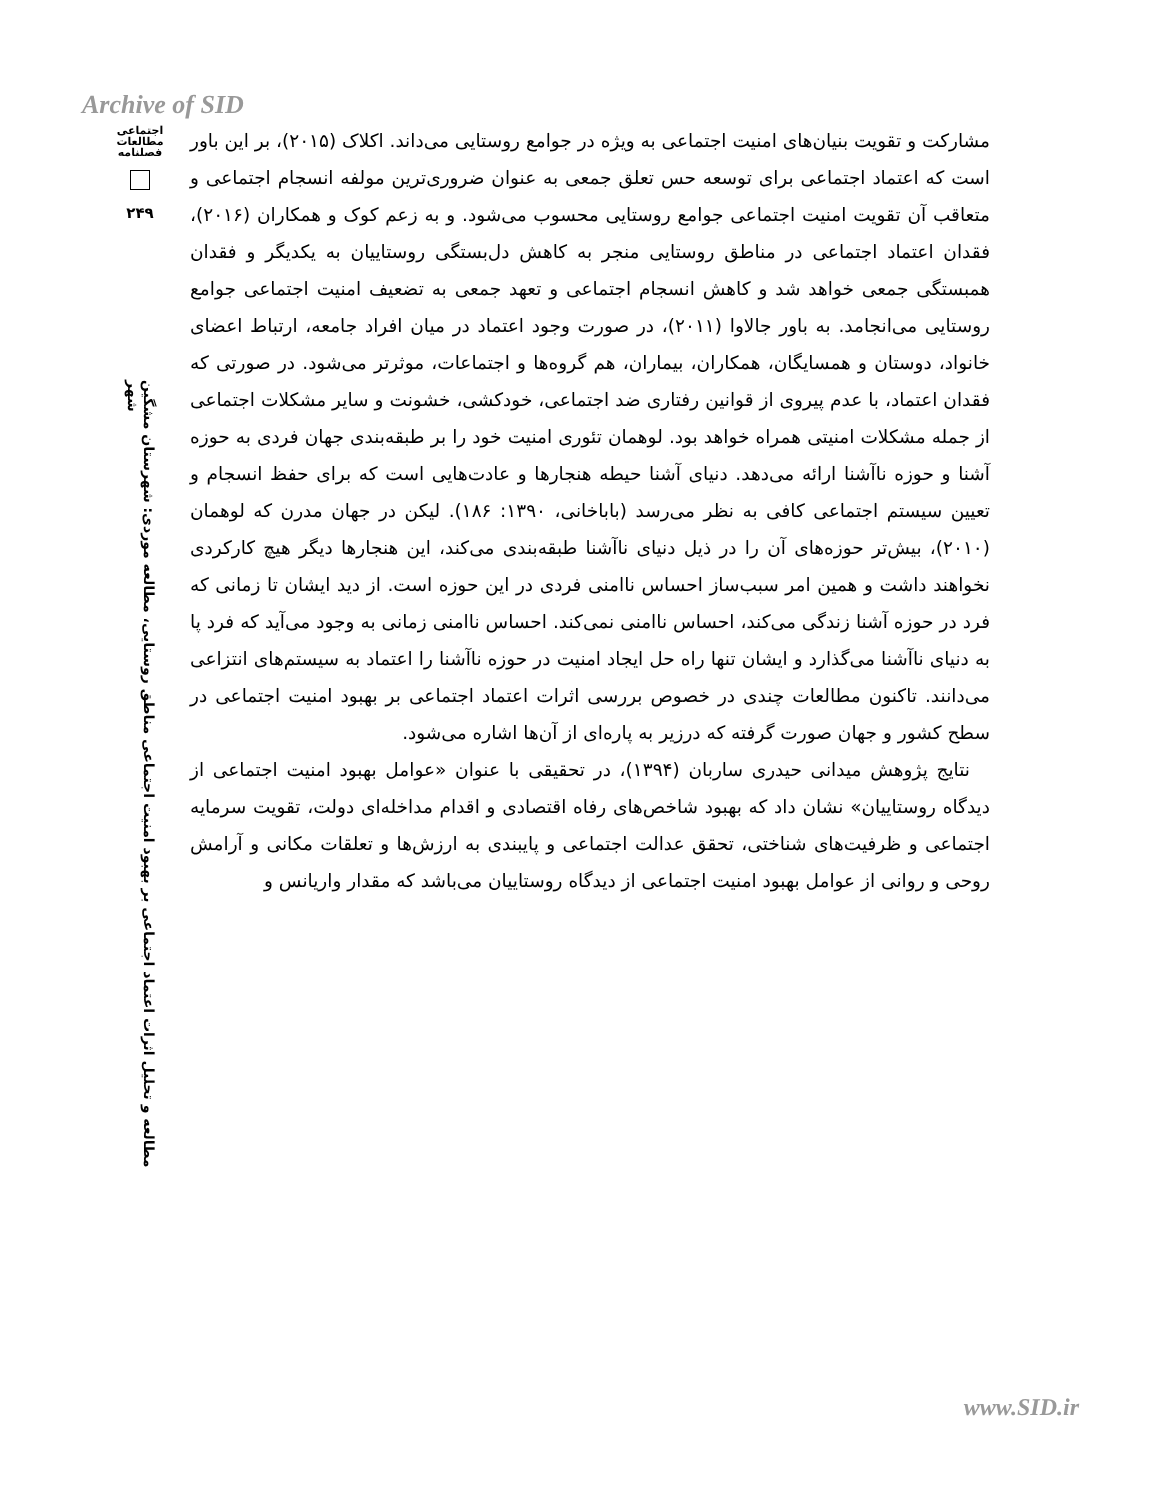Archive of SID
اجتماعی
مطالعات
فصلنامه
۲۴۹
مطالعه و تحلیل اثرات اعتماد اجتماعی بر بهبود امنیت اجتماعی مناطق روستایی، مطالعه موردی: شهرستان مشگین شهر
مشارکت و تقویت بنیان‌های امنیت اجتماعی به ویژه در جوامع روستایی می‌داند. اکلاک (۲۰۱۵)، بر این باور است که اعتماد اجتماعی برای توسعه حس تعلق جمعی به عنوان ضروری‌ترین مولفه انسجام اجتماعی و متعاقب آن تقویت امنیت اجتماعی جوامع روستایی محسوب می‌شود. و به زعم کوک و همکاران (۲۰۱۶)، فقدان اعتماد اجتماعی در مناطق روستایی منجر به کاهش دل‌بستگی روستاییان به یکدیگر و فقدان همبستگی جمعی خواهد شد و کاهش انسجام اجتماعی و تعهد جمعی به تضعیف امنیت اجتماعی جوامع روستایی می‌انجامد. به باور جالاوا (۲۰۱۱)، در صورت وجود اعتماد در میان افراد جامعه، ارتباط اعضای خانواد، دوستان و همسایگان، همکاران، بیماران، هم گروه‌ها و اجتماعات، موثرتر می‌شود. در صورتی که فقدان اعتماد، با عدم پیروی از قوانین رفتاری ضد اجتماعی، خودکشی، خشونت و سایر مشکلات اجتماعی از جمله مشکلات امنیتی همراه خواهد بود. لوهمان تئوری امنیت خود را بر طبقه‌بندی جهان فردی به حوزه آشنا و حوزه ناآشنا ارائه می‌دهد. دنیای آشنا حیطه هنجارها و عادت‌هایی است که برای حفظ انسجام و تعیین سیستم اجتماعی کافی به نظر می‌رسد (باباخانی، ۱۳۹۰: ۱۸۶). لیکن در جهان مدرن که لوهمان (۲۰۱۰)، بیش‌تر حوزه‌های آن را در ذیل دنیای ناآشنا طبقه‌بندی می‌کند، این هنجارها دیگر هیچ کارکردی نخواهند داشت و همین امر سبب‌ساز احساس ناامنی فردی در این حوزه است. از دید ایشان تا زمانی که فرد در حوزه آشنا زندگی می‌کند، احساس ناامنی نمی‌کند. احساس ناامنی زمانی به وجود می‌آید که فرد پا به دنیای ناآشنا می‌گذارد و ایشان تنها راه حل ایجاد امنیت در حوزه ناآشنا را اعتماد به سیستم‌های انتزاعی می‌دانند. تاکنون مطالعات چندی در خصوص بررسی اثرات اعتماد اجتماعی بر بهبود امنیت اجتماعی در سطح کشور و جهان صورت گرفته که درزیر به پاره‌ای از آن‌ها اشاره می‌شود.
نتایج پژوهش میدانی حیدری ساربان (۱۳۹۴)، در تحقیقی با عنوان «عوامل بهبود امنیت اجتماعی از دیدگاه روستاییان» نشان داد که بهبود شاخص‌های رفاه اقتصادی و اقدام مداخله‌ای دولت، تقویت سرمایه اجتماعی و ظرفیت‌های شناختی، تحقق عدالت اجتماعی و پایبندی به ارزش‌ها و تعلقات مکانی و آرامش روحی و روانی از عوامل بهبود امنیت اجتماعی از دیدگاه روستاییان می‌باشد که مقدار واریانس و
www.SID.ir